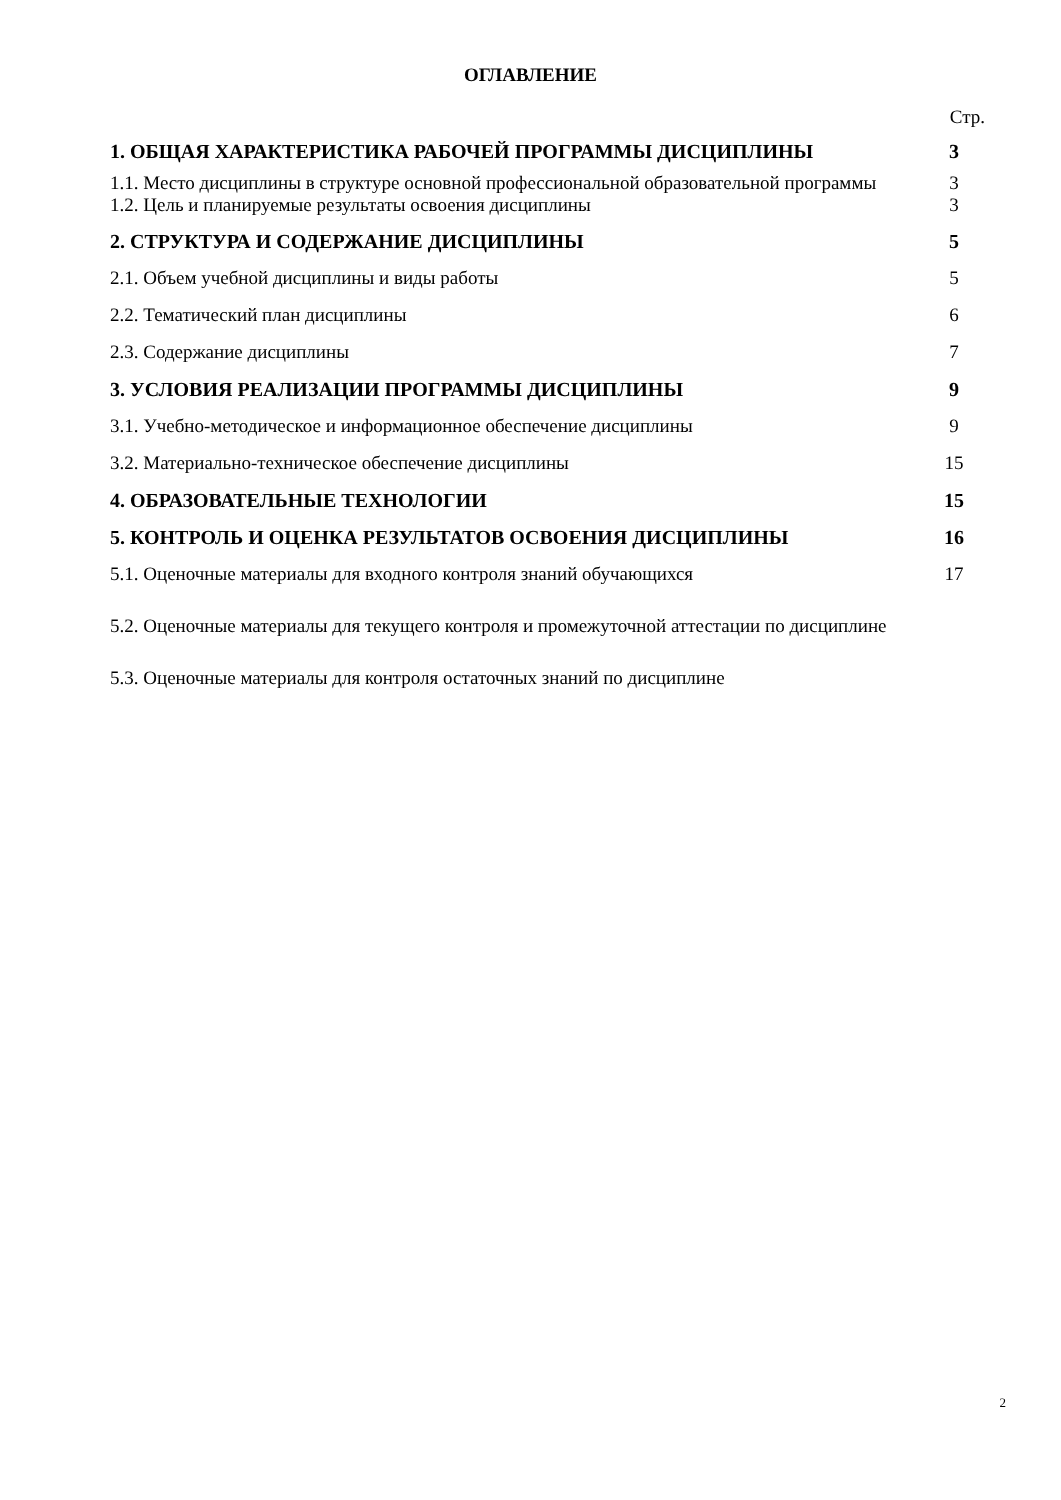ОГЛАВЛЕНИЕ
Стр.
| 1. ОБЩАЯ ХАРАКТЕРИСТИКА РАБОЧЕЙ ПРОГРАММЫ ДИСЦИПЛИНЫ | 3 |
| 1.1. Место дисциплины в структуре основной профессиональной образовательной программы | 3 |
| 1.2. Цель и планируемые результаты освоения дисциплины | 3 |
| 2. СТРУКТУРА И СОДЕРЖАНИЕ ДИСЦИПЛИНЫ | 5 |
| 2.1. Объем учебной дисциплины и виды работы | 5 |
| 2.2. Тематический план дисциплины | 6 |
| 2.3. Содержание дисциплины | 7 |
| 3. УСЛОВИЯ РЕАЛИЗАЦИИ ПРОГРАММЫ ДИСЦИПЛИНЫ | 9 |
| 3.1. Учебно-методическое и информационное обеспечение дисциплины | 9 |
| 3.2. Материально-техническое обеспечение дисциплины | 15 |
| 4. ОБРАЗОВАТЕЛЬНЫЕ ТЕХНОЛОГИИ | 15 |
| 5. КОНТРОЛЬ И ОЦЕНКА РЕЗУЛЬТАТОВ ОСВОЕНИЯ ДИСЦИПЛИНЫ | 16 |
| 5.1. Оценочные материалы для входного контроля знаний обучающихся | 17 |
| 5.2. Оценочные материалы для текущего контроля и промежуточной аттестации по дисциплине | |
| 5.3. Оценочные материалы для контроля остаточных знаний по дисциплине | |
2